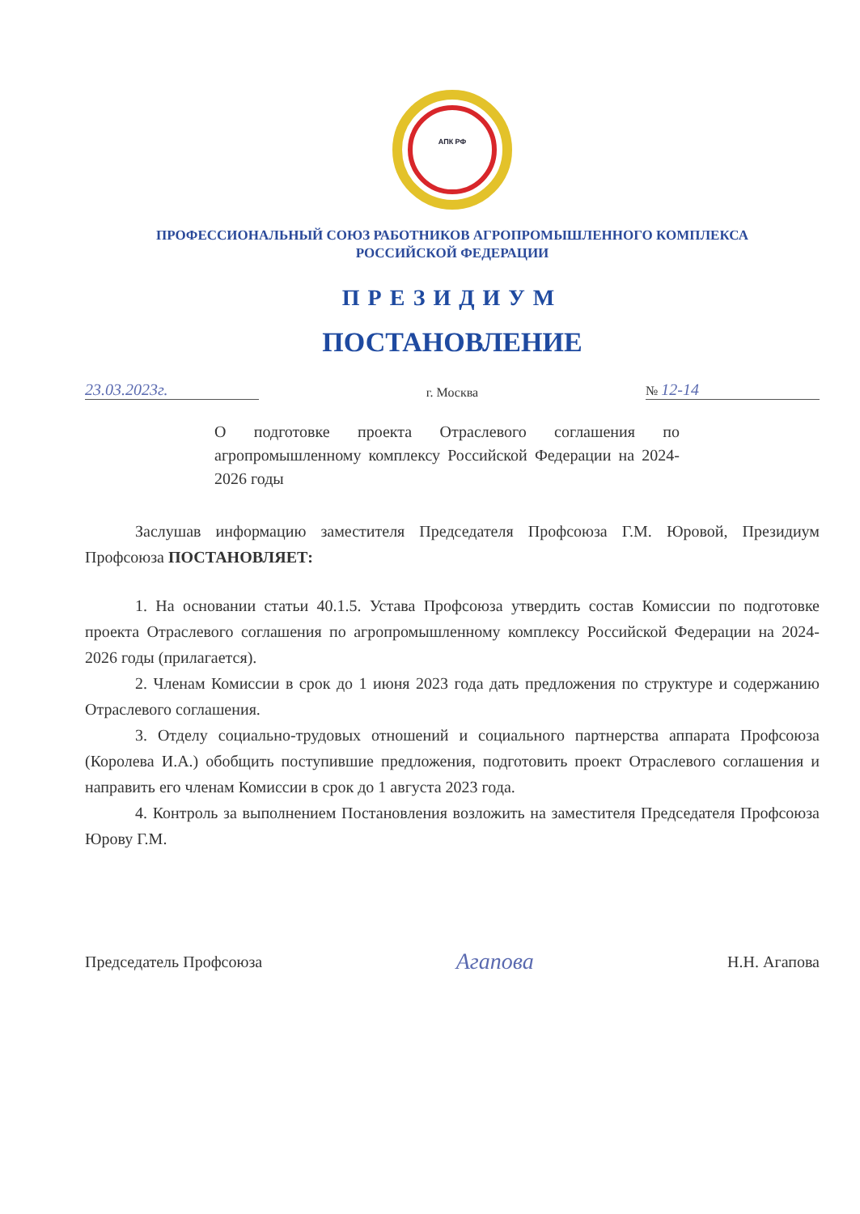АПК РФ
ПРОФЕССИОНАЛЬНЫЙ СОЮЗ РАБОТНИКОВ АГРОПРОМЫШЛЕННОГО КОМПЛЕКСА
РОССИЙСКОЙ ФЕДЕРАЦИИ
ПРЕЗИДИУМ
ПОСТАНОВЛЕНИЕ
23.03.2023г. г. Москва № 12-14
О подготовке проекта Отраслевого соглашения по агропромышленному комплексу Российской Федерации на 2024-2026 годы
Заслушав информацию заместителя Председателя Профсоюза Г.М. Юровой, Президиум Профсоюза ПОСТАНОВЛЯЕТ:
1. На основании статьи 40.1.5. Устава Профсоюза утвердить состав Комиссии по подготовке проекта Отраслевого соглашения по агропромышленному комплексу Российской Федерации на 2024-2026 годы (прилагается).
2. Членам Комиссии в срок до 1 июня 2023 года дать предложения по структуре и содержанию Отраслевого соглашения.
3. Отделу социально-трудовых отношений и социального партнерства аппарата Профсоюза (Королева И.А.) обобщить поступившие предложения, подготовить проект Отраслевого соглашения и направить его членам Комиссии в срок до 1 августа 2023 года.
4. Контроль за выполнением Постановления возложить на заместителя Председателя Профсоюза Юрову Г.М.
Председатель Профсоюза Агапова Н.Н. Агапова